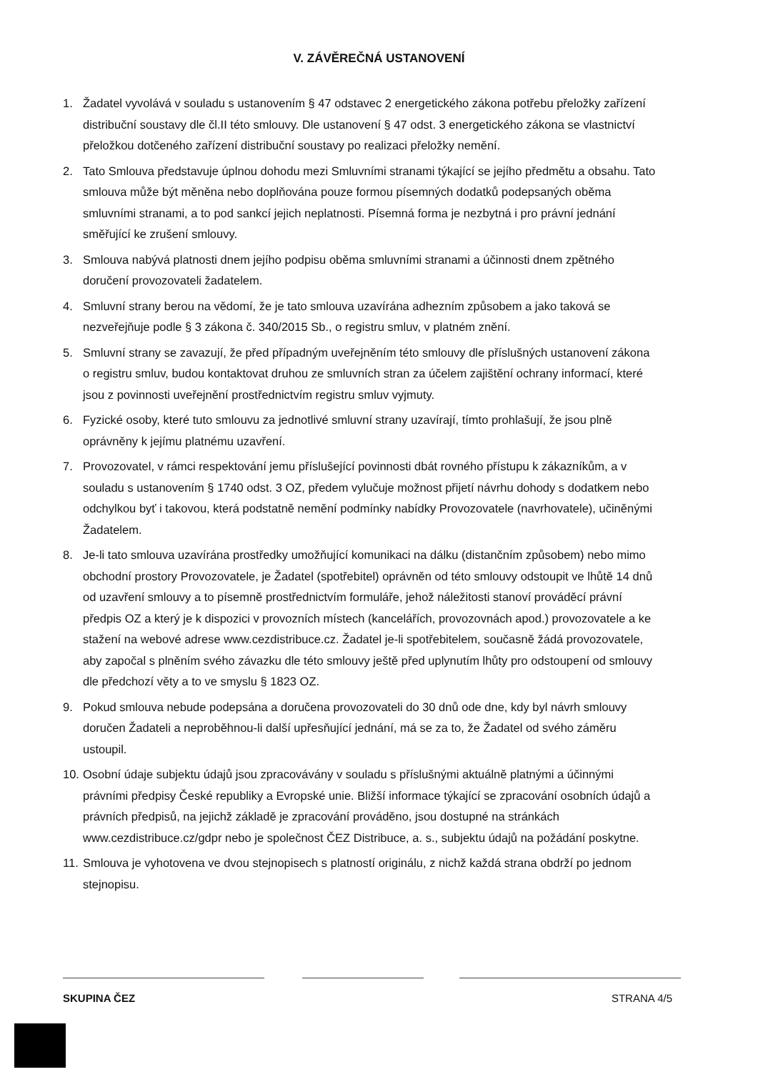V. ZÁVĚREČNÁ USTANOVENÍ
1. Žadatel vyvolává v souladu s ustanovením § 47 odstavec 2 energetického zákona potřebu přeložky zařízení distribuční soustavy dle čl.II této smlouvy. Dle ustanovení § 47 odst. 3 energetického zákona se vlastnictví přeložkou dotčeného zařízení distribuční soustavy po realizaci přeložky nemění.
2. Tato Smlouva představuje úplnou dohodu mezi Smluvními stranami týkající se jejího předmětu a obsahu. Tato smlouva může být měněna nebo doplňována pouze formou písemných dodatků podepsaných oběma smluvními stranami, a to pod sankcí jejich neplatnosti. Písemná forma je nezbytná i pro právní jednání směřující ke zrušení smlouvy.
3. Smlouva nabývá platnosti dnem jejího podpisu oběma smluvními stranami a účinnosti dnem zpětného doručení provozovateli žadatelem.
4. Smluvní strany berou na vědomí, že je tato smlouva uzavírána adhezním způsobem a jako taková se nezveřejňuje podle § 3 zákona č. 340/2015 Sb., o registru smluv, v platném znění.
5. Smluvní strany se zavazují, že před případným uveřejněním této smlouvy dle příslušných ustanovení zákona o registru smluv, budou kontaktovat druhou ze smluvních stran za účelem zajištění ochrany informací, které jsou z povinnosti uveřejnění prostřednictvím registru smluv vyjmuty.
6. Fyzické osoby, které tuto smlouvu za jednotlivé smluvní strany uzavírají, tímto prohlašují, že jsou plně oprávněny k jejímu platnému uzavření.
7. Provozovatel, v rámci respektování jemu příslušející povinnosti dbát rovného přístupu k zákazníkům, a v souladu s ustanovením § 1740 odst. 3 OZ, předem vylučuje možnost přijetí návrhu dohody s dodatkem nebo odchylkou byť i takovou, která podstatně nemění podmínky nabídky Provozovatele (navrhovatele), učiněnými Žadatelem.
8. Je-li tato smlouva uzavírána prostředky umožňující komunikaci na dálku (distančním způsobem) nebo mimo obchodní prostory Provozovatele, je Žadatel (spotřebitel) oprávněn od této smlouvy odstoupit ve lhůtě 14 dnů od uzavření smlouvy a to písemně prostřednictvím formuláře, jehož náležitosti stanoví prováděcí právní předpis OZ a který je k dispozici v provozních místech (kancelářích, provozovnách apod.) provozovatele a ke stažení na webové adrese www.cezdistribuce.cz. Žadatel je-li spotřebitelem, současně žádá provozovatele, aby započal s plněním svého závazku dle této smlouvy ještě před uplynutím lhůty pro odstoupení od smlouvy dle předchozí věty a to ve smyslu § 1823 OZ.
9. Pokud smlouva nebude podepsána a doručena provozovateli do 30 dnů ode dne, kdy byl návrh smlouvy doručen Žadateli a neproběhnou-li další upřesňující jednání, má se za to, že Žadatel od svého záměru ustoupil.
10. Osobní údaje subjektu údajů jsou zpracovávány v souladu s příslušnými aktuálně platnými a účinnými právními předpisy České republiky a Evropské unie. Bližší informace týkající se zpracování osobních údajů a právních předpisů, na jejichž základě je zpracování prováděno, jsou dostupné na stránkách www.cezdistribuce.cz/gdpr nebo je společnost ČEZ Distribuce, a. s., subjektu údajů na požádání poskytne.
11. Smlouva je vyhotovena ve dvou stejnopisech s platností originálu, z nichž každá strana obdrží po jednom stejnopisu.
SKUPINA ČEZ STRANA 4/5